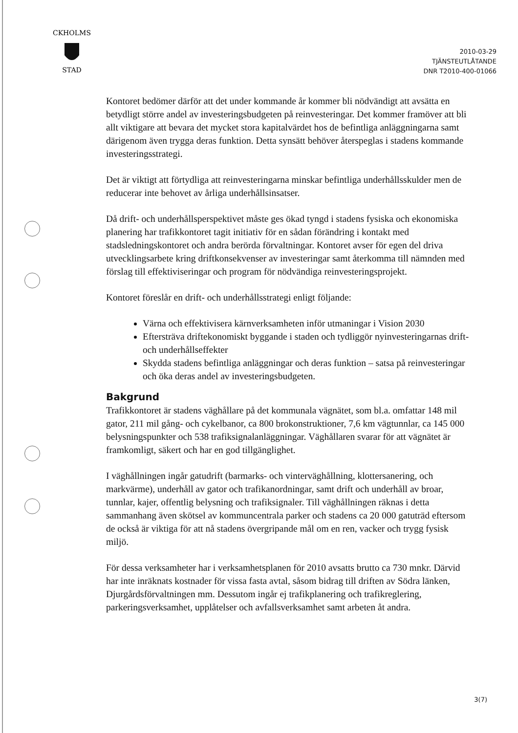CKHOLMS
STAD
2010-03-29
TJÄNSTEUTLÅTANDE
DNR T2010-400-01066
Kontoret bedömer därför att det under kommande år kommer bli nödvändigt att avsätta en betydligt större andel av investeringsbudgeten på reinvesteringar. Det kommer framöver att bli allt viktigare att bevara det mycket stora kapitalvärdet hos de befintliga anläggningarna samt därigenom även trygga deras funktion. Detta synsätt behöver återspeglas i stadens kommande investeringsstrategi.
Det är viktigt att förtydliga att reinvesteringarna minskar befintliga underhållsskulder men de reducerar inte behovet av årliga underhållsinsatser.
Då drift- och underhållsperspektivet måste ges ökad tyngd i stadens fysiska och ekonomiska planering har trafikkontoret tagit initiativ för en sådan förändring i kontakt med stadsledningskontoret och andra berörda förvaltningar. Kontoret avser för egen del driva utvecklingsarbete kring driftkonsekvenser av investeringar samt återkomma till nämnden med förslag till effektiviseringar och program för nödvändiga reinvesteringsprojekt.
Kontoret föreslår en drift- och underhållsstrategi enligt följande:
Värna och effektivisera kärnverksamheten inför utmaningar i Vision 2030
Eftersträva driftekonomiskt byggande i staden och tydliggör nyinvesteringarnas drift- och underhållseffekter
Skydda stadens befintliga anläggningar och deras funktion – satsa på reinvesteringar och öka deras andel av investeringsbudgeten.
Bakgrund
Trafikkontoret är stadens väghållare på det kommunala vägnätet, som bl.a. omfattar 148 mil gator, 211 mil gång- och cykelbanor, ca 800 brokonstruktioner, 7,6 km vägtunnlar, ca 145 000 belysningspunkter och 538 trafiksignalanläggningar. Väghållaren svarar för att vägnätet är framkomligt, säkert och har en god tillgänglighet.
I väghållningen ingår gatudrift (barmarks- och vinterväghållning, klottersanering, och markvärme), underhåll av gator och trafikanordningar, samt drift och underhåll av broar, tunnlar, kajer, offentlig belysning och trafiksignaler. Till väghållningen räknas i detta sammanhang även skötsel av kommuncentrala parker och stadens ca 20 000 gatuträd eftersom de också är viktiga för att nå stadens övergripande mål om en ren, vacker och trygg fysisk miljö.
För dessa verksamheter har i verksamhetsplanen för 2010 avsatts brutto ca 730 mnkr. Därvid har inte inräknats kostnader för vissa fasta avtal, såsom bidrag till driften av Södra länken, Djurgårdsförvaltningen mm. Dessutom ingår ej trafikplanering och trafikreglering, parkeringsverksamhet, upplåtelser och avfallsverksamhet samt arbeten åt andra.
3(7)